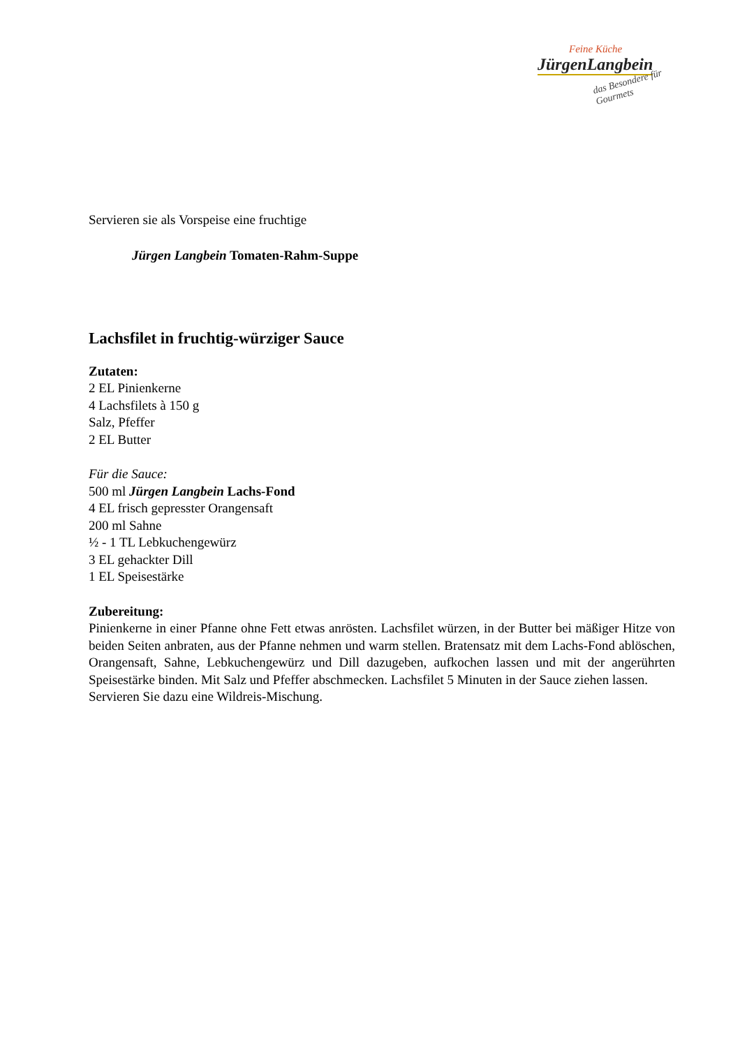Feine Küche
JürgenLangbein
das Besondere für Gourmets
Servieren sie als Vorspeise eine fruchtige
Jürgen Langbein Tomaten-Rahm-Suppe
Lachsfilet in fruchtig-würziger Sauce
Zutaten:
2 EL Pinienkerne
4 Lachsfilets à 150 g
Salz, Pfeffer
2 EL Butter
Für die Sauce:
500 ml Jürgen Langbein Lachs-Fond
4 EL frisch gepresster Orangensaft
200 ml Sahne
½ - 1 TL Lebkuchengewürz
3 EL gehackter Dill
1 EL Speisestärke
Zubereitung:
Pinienkerne in einer Pfanne ohne Fett etwas anrösten. Lachsfilet würzen, in der Butter bei mäßiger Hitze von beiden Seiten anbraten, aus der Pfanne nehmen und warm stellen. Bratensatz mit dem Lachs-Fond ablöschen, Orangensaft, Sahne, Lebkuchengewürz und Dill dazugeben, aufkochen lassen und mit der angerührten Speisestärke binden. Mit Salz und Pfeffer abschmecken. Lachsfilet 5 Minuten in der Sauce ziehen lassen.
Servieren Sie dazu eine Wildreis-Mischung.